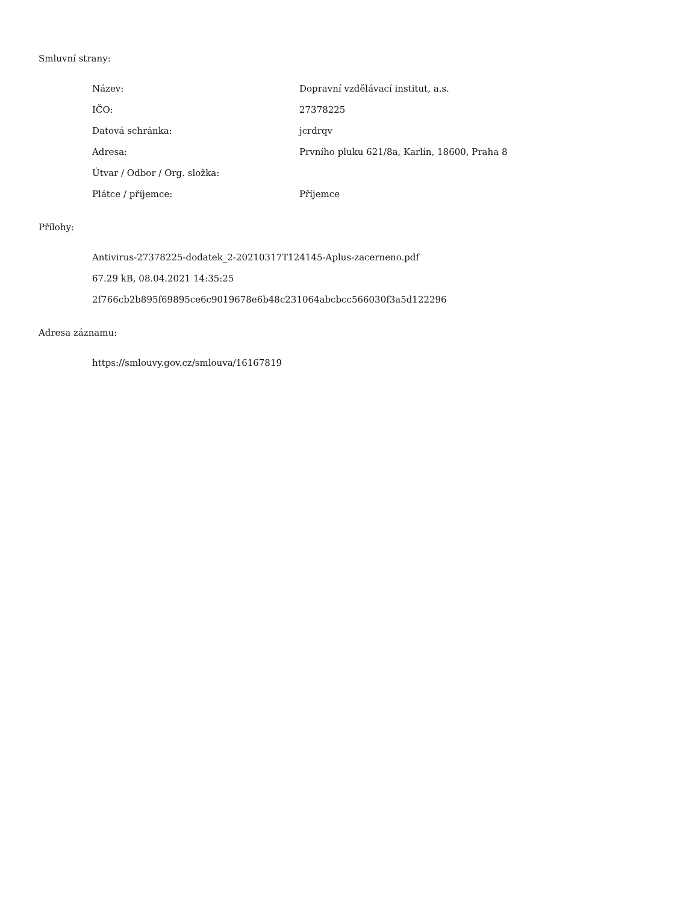Smluvní strany:
| Název: | Dopravní vzdělávací institut, a.s. |
| IČO: | 27378225 |
| Datová schránka: | jcrdrqv |
| Adresa: | Prvního pluku 621/8a, Karlín, 18600, Praha 8 |
| Útvar / Odbor / Org. složka: | |
| Plátce / příjemce: | Příjemce |
Přílohy:
Antivirus-27378225-dodatek_2-20210317T124145-Aplus-zacerneno.pdf
67.29 kB, 08.04.2021 14:35:25
2f766cb2b895f69895ce6c9019678e6b48c231064abcbcc566030f3a5d122296
Adresa záznamu:
https://smlouvy.gov.cz/smlouva/16167819